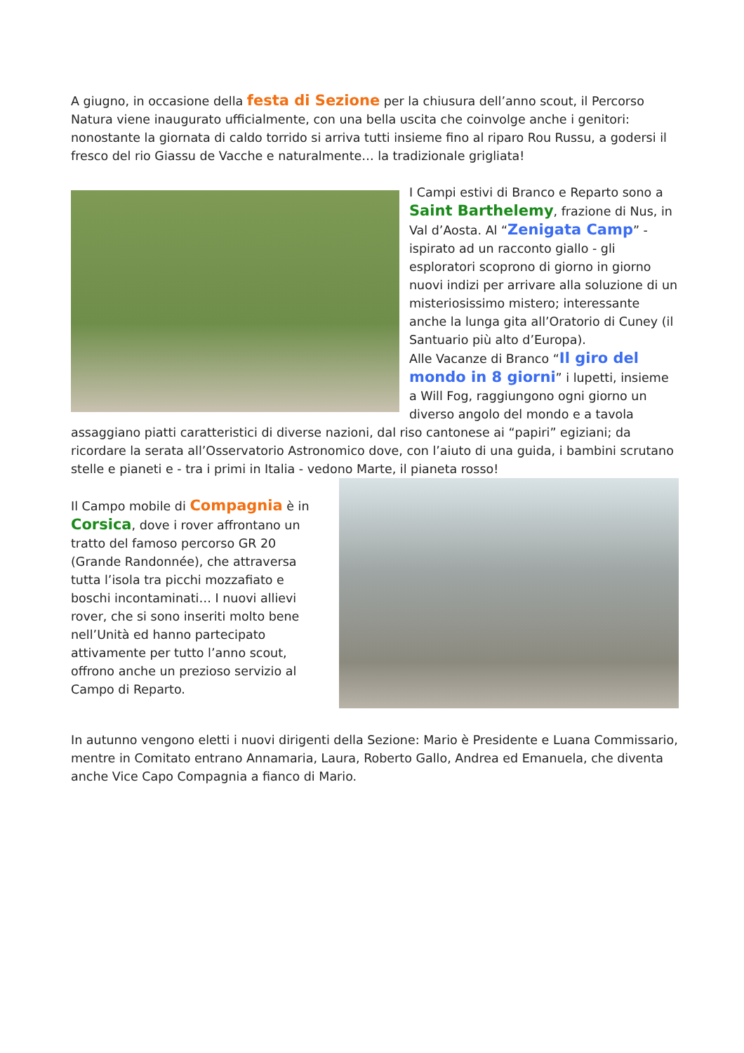A giugno, in occasione della festa di Sezione per la chiusura dell’anno scout, il Percorso Natura viene inaugurato ufficialmente, con una bella uscita che coinvolge anche i genitori: nonostante la giornata di caldo torrido si arriva tutti insieme fino al riparo Rou Russu, a godersi il fresco del rio Giassu de Vacche e naturalmente… la tradizionale grigliata!
I Campi estivi di Branco e Reparto sono a Saint Barthelemy, frazione di Nus, in Val d’Aosta. Al “Zenigata Camp” - ispirato ad un racconto giallo - gli esploratori scoprono di giorno in giorno nuovi indizi per arrivare alla soluzione di un misteriosissimo mistero; interessante anche la lunga gita all’Oratorio di Cuney (il Santuario più alto d’Europa).
Alle Vacanze di Branco “Il giro del mondo in 8 giorni” i lupetti, insieme a Will Fog, raggiungono ogni giorno un diverso angolo del mondo e a tavola assaggiano piatti caratteristici di diverse nazioni, dal riso cantonese ai “papiri” egiziani; da ricordare la serata all’Osservatorio Astronomico dove, con l’aiuto di una guida, i bambini scrutano stelle e pianeti e - tra i primi in Italia - vedono Marte, il pianeta rosso!
Il Campo mobile di Compagnia è in Corsica, dove i rover affrontano un tratto del famoso percorso GR 20 (Grande Randonnée), che attraversa tutta l’isola tra picchi mozzafiato e boschi incontaminati… I nuovi allievi rover, che si sono inseriti molto bene nell’Unità ed hanno partecipato attivamente per tutto l’anno scout, offrono anche un prezioso servizio al Campo di Reparto.
In autunno vengono eletti i nuovi dirigenti della Sezione: Mario è Presidente e Luana Commissario, mentre in Comitato entrano Annamaria, Laura, Roberto Gallo, Andrea ed Emanuela, che diventa anche Vice Capo Compagnia a fianco di Mario.